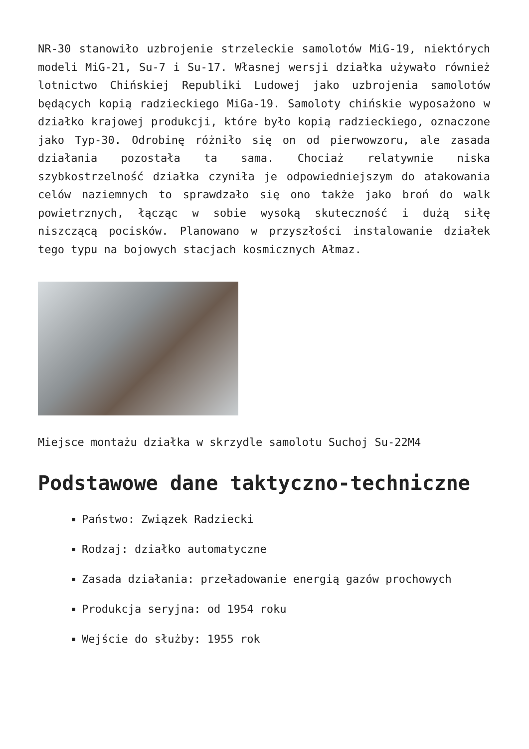NR-30 stanowiło uzbrojenie strzeleckie samolotów MiG-19, niektórych modeli MiG-21, Su-7 i Su-17. Własnej wersji działka używało również lotnictwo Chińskiej Republiki Ludowej jako uzbrojenia samolotów będących kopią radzieckiego MiGa-19. Samoloty chińskie wyposażono w działko krajowej produkcji, które było kopią radzieckiego, oznaczone jako Typ-30. Odrobinę różniło się on od pierwowzoru, ale zasada działania pozostała ta sama. Chociaż relatywnie niska szybkostrzelność działka czyniła je odpowiedniejszym do atakowania celów naziemnych to sprawdzało się ono także jako broń do walk powietrznych, łącząc w sobie wysoką skuteczność i dużą siłę niszczącą pocisków. Planowano w przyszłości instalowanie działek tego typu na bojowych stacjach kosmicznych Ałmaz.
Miejsce montażu działka w skrzydle samolotu Suchoj Su-22M4
Podstawowe dane taktyczno-techniczne
Państwo: Związek Radziecki
Rodzaj: działko automatyczne
Zasada działania: przeładowanie energią gazów prochowych
Produkcja seryjna: od 1954 roku
Wejście do służby: 1955 rok